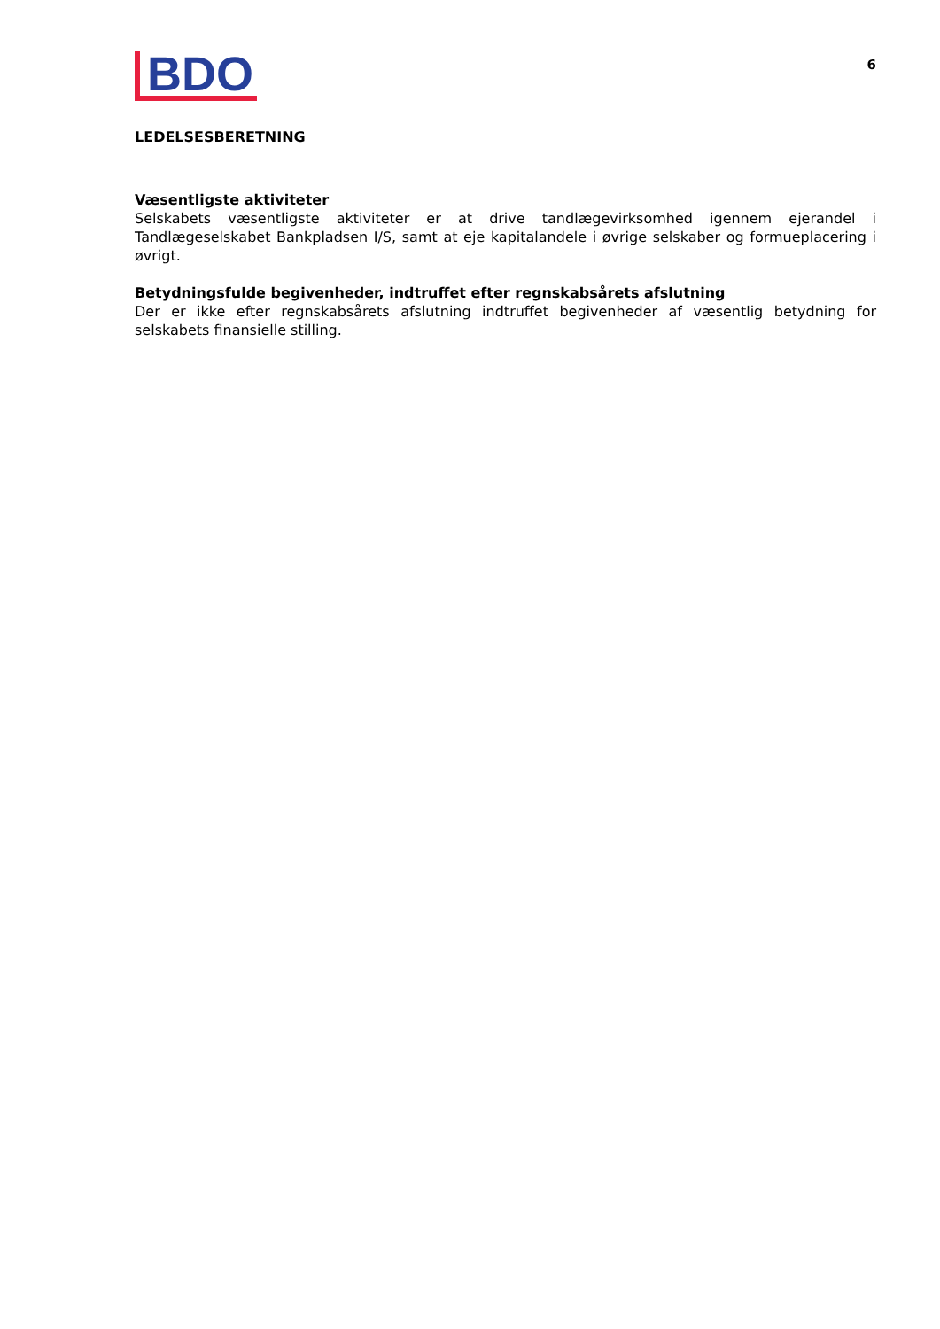BDO
6
LEDELSESBERETNING
Væsentligste aktiviteter
Selskabets væsentligste aktiviteter er at drive tandlægevirksomhed igennem ejerandel i Tandlægeselskabet Bankpladsen I/S, samt at eje kapitalandele i øvrige selskaber og formueplacering i øvrigt.
Betydningsfulde begivenheder, indtruffet efter regnskabsårets afslutning
Der er ikke efter regnskabsårets afslutning indtruffet begivenheder af væsentlig betydning for selskabets finansielle stilling.